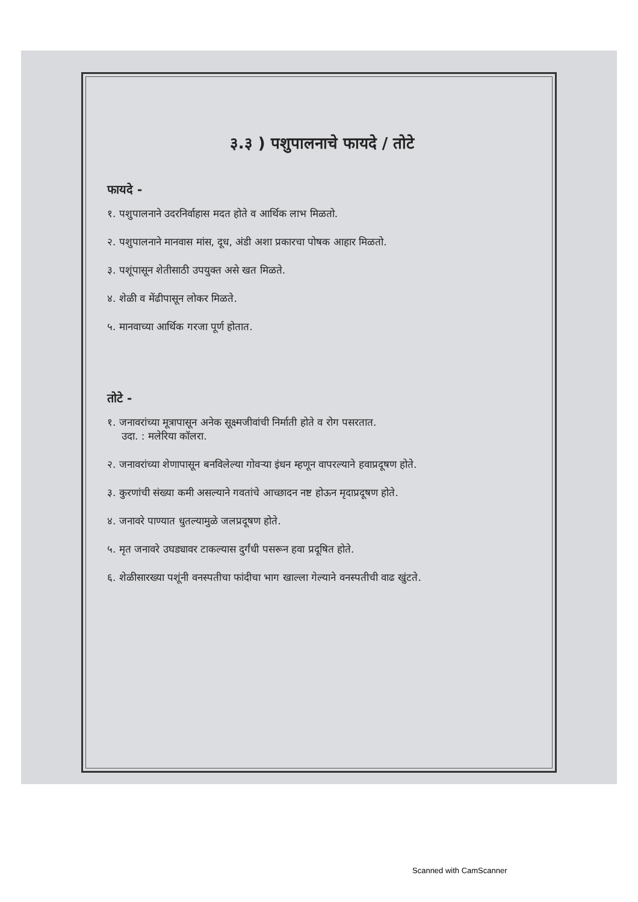३.३ ) पशुपालनाचे फायदे / तोटे
फायदे -
१. पशुपालनाने उदरनिर्वाहास मदत होते व आर्थिक लाभ मिळतो.
२. पशुपालनाने मानवास मांस, दूध, अंडी अशा प्रकारचा पोषक आहार मिळतो.
३. पशूंपासून शेतीसाठी उपयुक्त असे खत मिळते.
४. शेळी व मेंढीपासून लोकर मिळते.
५. मानवाच्या आर्थिक गरजा पूर्ण होतात.
तोटे -
१. जनावरांच्या मूत्रापासून अनेक सूक्ष्मजीवांची निर्माती होते व रोग पसरतात.
उदा. : मलेरिया कॉलरा.
२. जनावरांच्या शेणापासून बनविलेल्या गोवऱ्या इंधन म्हणून वापरल्याने हवाप्रदूषण होते.
३. कुरणांची संख्या कमी असल्याने गवतांचे आच्छादन नष्ट होऊन मृदाप्रदूषण होते.
४. जनावरे पाण्यात धुतल्यामुळे जलप्रदूषण होते.
५. मृत जनावरे उघड्यावर टाकल्यास दुर्गंधी पसरून हवा प्रदूषित होते.
६. शेळीसारख्या पशूंनी वनस्पतीचा फांदीचा भाग खाल्ला गेल्याने वनस्पतीची वाढ खुंटते.
Scanned with CamScanner